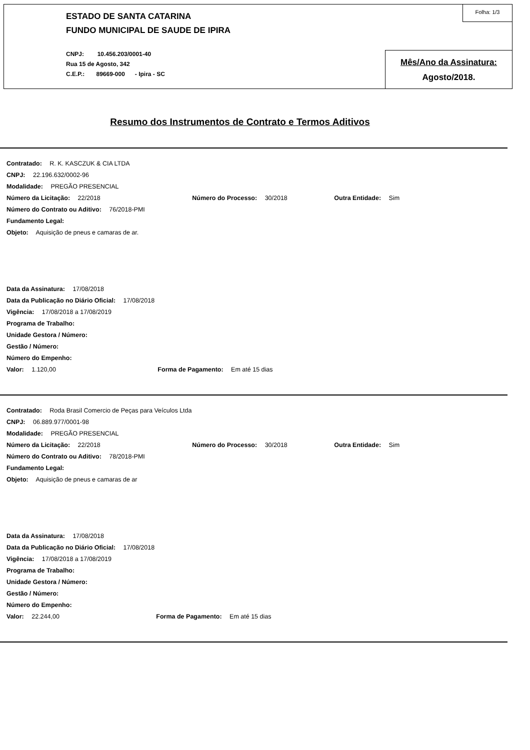ESTADO DE SANTA CATARINA
FUNDO MUNICIPAL DE SAUDE DE IPIRA
CNPJ: 10.456.203/0001-40
Rua 15 de Agosto, 342
C.E.P.: 89669-000 - Ipira - SC
Folha: 1/3
Mês/Ano da Assinatura:
Agosto/2018.
Resumo dos Instrumentos de Contrato e Termos Aditivos
Contratado: R. K. KASCZUK & CIA LTDA
CNPJ: 22.196.632/0002-96
Modalidade: PREGÃO PRESENCIAL
Número da Licitação: 22/2018 Número do Processo: 30/2018 Outra Entidade: Sim
Número do Contrato ou Aditivo: 76/2018-PMI
Fundamento Legal:
Objeto: Aquisição de pneus e camaras de ar.
Data da Assinatura: 17/08/2018
Data da Publicação no Diário Oficial: 17/08/2018
Vigência: 17/08/2018 a 17/08/2019
Programa de Trabalho:
Unidade Gestora / Número:
Gestão / Número:
Número do Empenho:
Valor: 1.120,00 Forma de Pagamento: Em até 15 dias
Contratado: Roda Brasil Comercio de Peças para Veículos Ltda
CNPJ: 06.889.977/0001-98
Modalidade: PREGÃO PRESENCIAL
Número da Licitação: 22/2018 Número do Processo: 30/2018 Outra Entidade: Sim
Número do Contrato ou Aditivo: 78/2018-PMI
Fundamento Legal:
Objeto: Aquisição de pneus e camaras de ar
Data da Assinatura: 17/08/2018
Data da Publicação no Diário Oficial: 17/08/2018
Vigência: 17/08/2018 a 17/08/2019
Programa de Trabalho:
Unidade Gestora / Número:
Gestão / Número:
Número do Empenho:
Valor: 22.244,00 Forma de Pagamento: Em até 15 dias